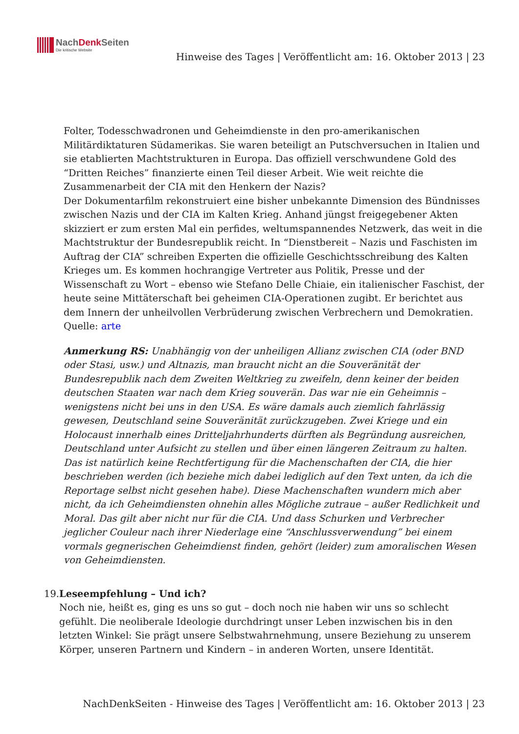NachDenk Seiten
Die kritische Website
Hinweise des Tages | Veröffentlicht am: 16. Oktober 2013 | 23
Folter, Todesschwadronen und Geheimdienste in den pro-amerikanischen Militärdiktaturen Südamerikas. Sie waren beteiligt an Putschversuchen in Italien und sie etablierten Machtstrukturen in Europa. Das offiziell verschwundene Gold des “Dritten Reiches” finanzierte einen Teil dieser Arbeit. Wie weit reichte die Zusammenarbeit der CIA mit den Henkern der Nazis?
Der Dokumentarfilm rekonstruiert eine bisher unbekannte Dimension des Bündnisses zwischen Nazis und der CIA im Kalten Krieg. Anhand jüngst freigegebener Akten skizziert er zum ersten Mal ein perfides, weltumspannendes Netzwerk, das weit in die Machtstruktur der Bundesrepublik reicht. In “Dienstbereit – Nazis und Faschisten im Auftrag der CIA” schreiben Experten die offizielle Geschichtsschreibung des Kalten Krieges um. Es kommen hochrangige Vertreter aus Politik, Presse und der Wissenschaft zu Wort – ebenso wie Stefano Delle Chiaie, ein italienischer Faschist, der heute seine Mittäterschaft bei geheimen CIA-Operationen zugibt. Er berichtet aus dem Innern der unheilvollen Verbrüderung zwischen Verbrechern und Demokratien.
Quelle: arte
Anmerkung RS: Unabhängig von der unheiligen Allianz zwischen CIA (oder BND oder Stasi, usw.) und Altnazis, man braucht nicht an die Souveränität der Bundesrepublik nach dem Zweiten Weltkrieg zu zweifeln, denn keiner der beiden deutschen Staaten war nach dem Krieg souverän. Das war nie ein Geheimnis – wenigstens nicht bei uns in den USA. Es wäre damals auch ziemlich fahrlässig gewesen, Deutschland seine Souveränität zurückzugeben. Zwei Kriege und ein Holocaust innerhalb eines Dritteljahrhunderts dürften als Begründung ausreichen, Deutschland unter Aufsicht zu stellen und über einen längeren Zeitraum zu halten. Das ist natürlich keine Rechtfertigung für die Machenschaften der CIA, die hier beschrieben werden (ich beziehe mich dabei lediglich auf den Text unten, da ich die Reportage selbst nicht gesehen habe). Diese Machenschaften wundern mich aber nicht, da ich Geheimdiensten ohnehin alles Mögliche zutraue – außer Redlichkeit und Moral. Das gilt aber nicht nur für die CIA. Und dass Schurken und Verbrecher jeglicher Couleur nach ihrer Niederlage eine “Anschlussverwendung” bei einem vormals gegnerischen Geheimdienst finden, gehört (leider) zum amoralischen Wesen von Geheimdiensten.
19. Leseempfehlung – Und ich?
Noch nie, heißt es, ging es uns so gut – doch noch nie haben wir uns so schlecht gefühlt. Die neoliberale Ideologie durchdringt unser Leben inzwischen bis in den letzten Winkel: Sie prägt unsere Selbstwahrnehmung, unsere Beziehung zu unserem Körper, unseren Partnern und Kindern – in anderen Worten, unsere Identität.
NachDenkSeiten - Hinweise des Tages | Veröffentlicht am: 16. Oktober 2013 | 23